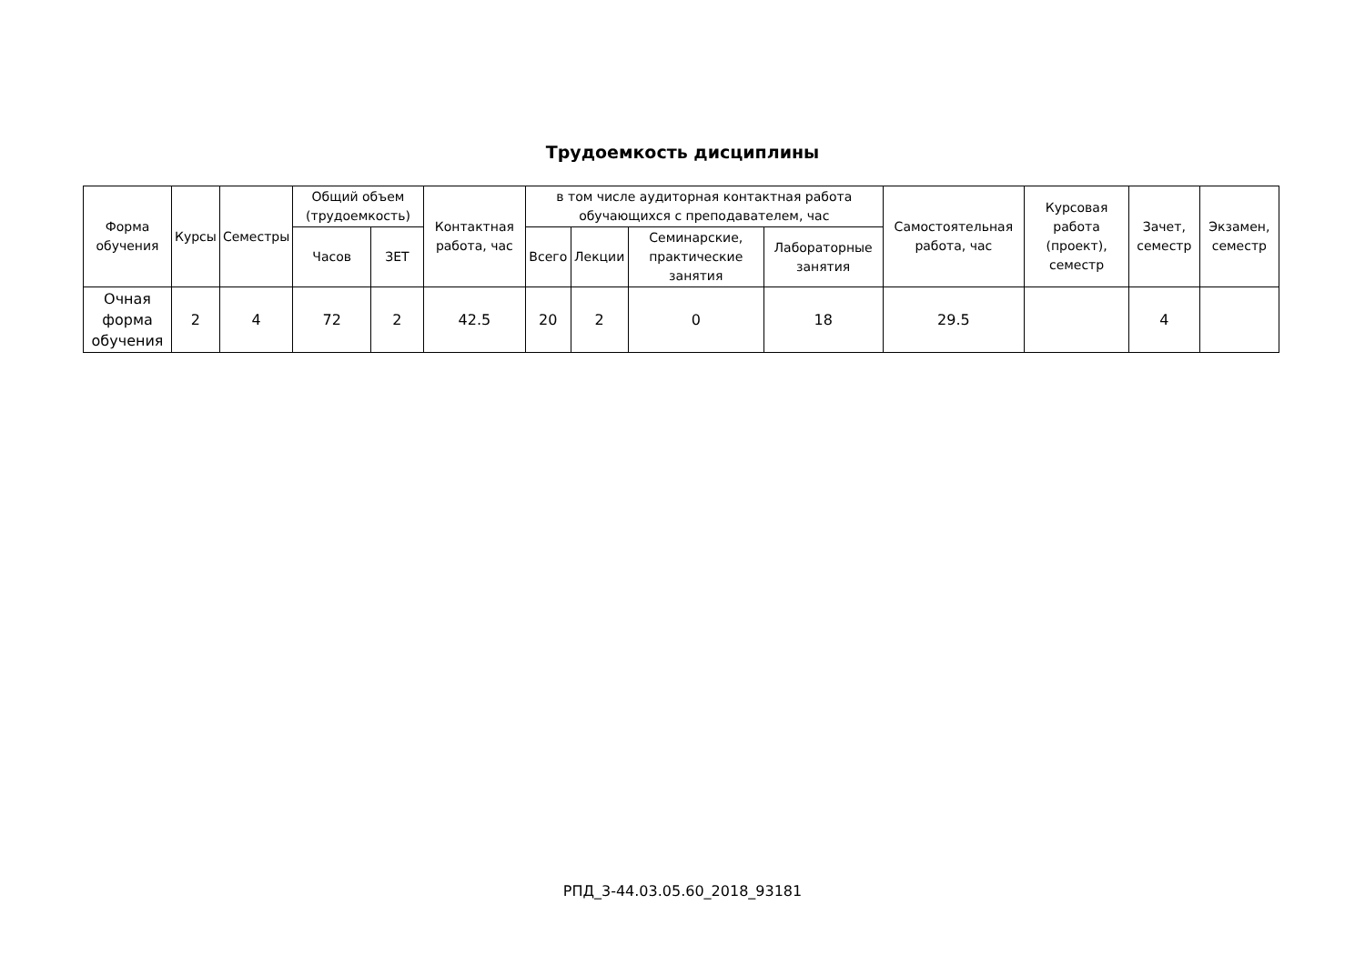Трудоемкость дисциплины
| Форма обучения | Курсы | Семестры | Общий объем (трудоемкость) | | Контактная работа, час | в том числе аудиторная контактная работа обучающихся с преподавателем, час | | | | Самостоятельная работа, час | Курсовая работа (проект), семестр | Зачет, семестр | Экзамен, семестр |
| --- | --- | --- | --- | --- | --- | --- | --- | --- | --- | --- | --- | --- | --- |
| | | | Часов | ЗЕТ | | Всего | Лекции | Семинарские, практические занятия | Лабораторные занятия | | | | |
| Очная форма обучения | 2 | 4 | 72 | 2 | 42.5 | 20 | 2 | 0 | 18 | 29.5 | | 4 | |
РПД_3-44.03.05.60_2018_93181